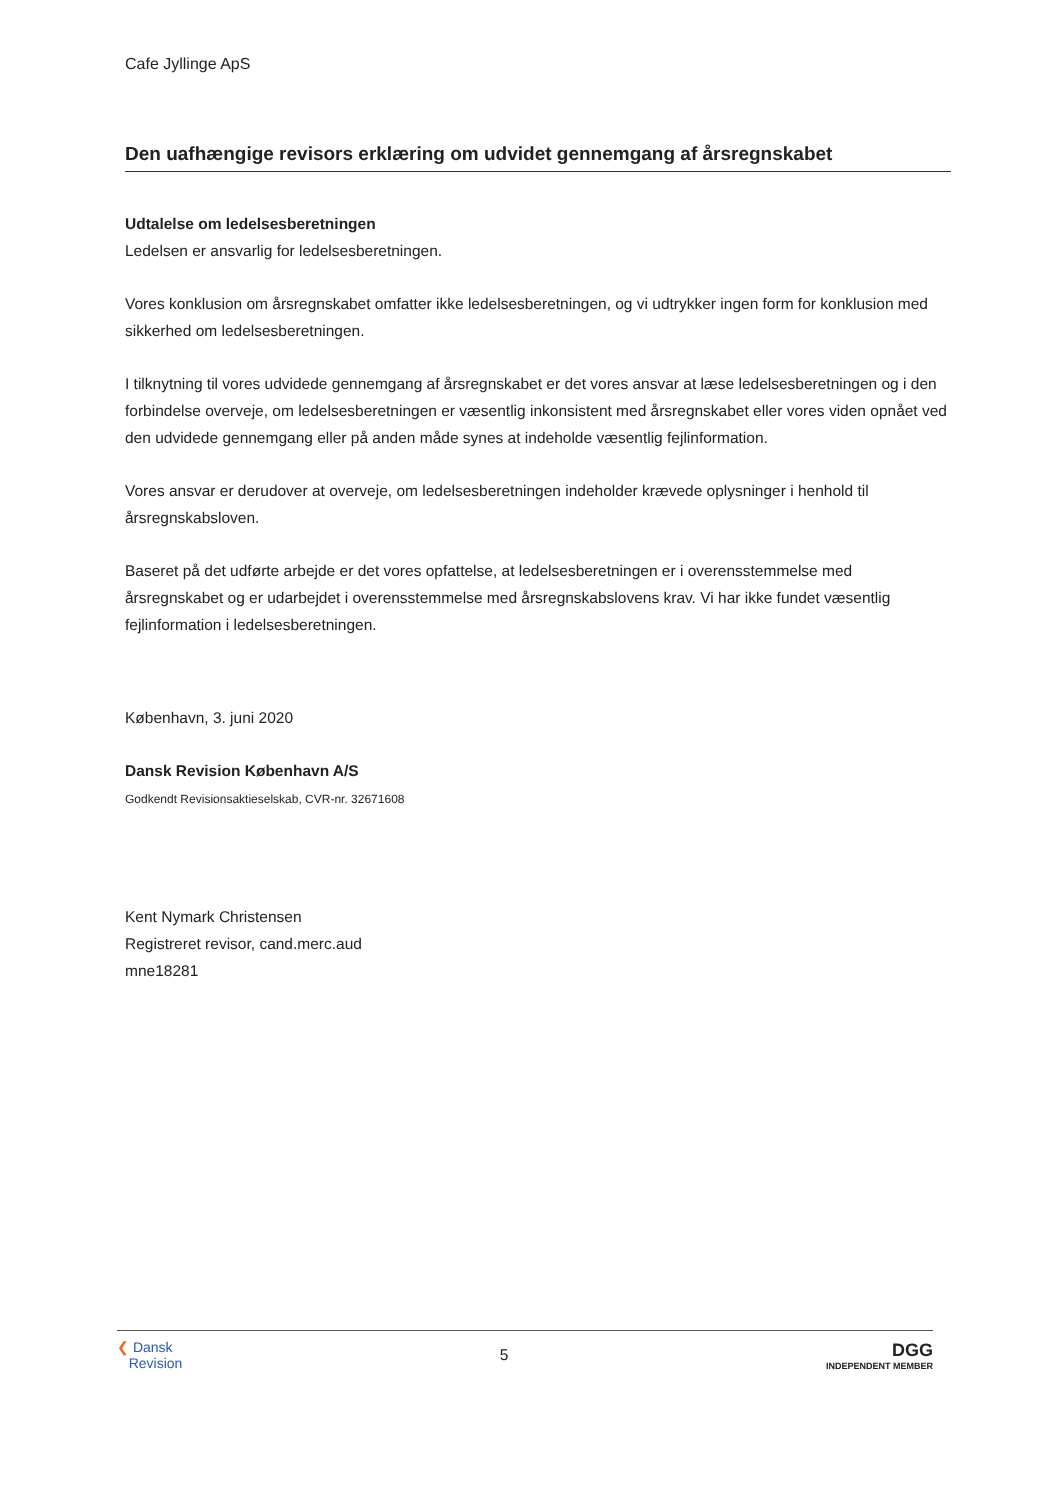Cafe Jyllinge ApS
Den uafhængige revisors erklæring om udvidet gennemgang af årsregnskabet
Udtalelse om ledelsesberetningen
Ledelsen er ansvarlig for ledelsesberetningen.
Vores konklusion om årsregnskabet omfatter ikke ledelsesberetningen, og vi udtrykker ingen form for konklusion med sikkerhed om ledelsesberetningen.
I tilknytning til vores udvidede gennemgang af årsregnskabet er det vores ansvar at læse ledelsesberetningen og i den forbindelse overveje, om ledelsesberetningen er væsentlig inkonsistent med årsregnskabet eller vores viden opnået ved den udvidede gennemgang eller på anden måde synes at indeholde væsentlig fejlinformation.
Vores ansvar er derudover at overveje, om ledelsesberetningen indeholder krævede oplysninger i henhold til årsregnskabsloven.
Baseret på det udførte arbejde er det vores opfattelse, at ledelsesberetningen er i overensstemmelse med årsregnskabet og er udarbejdet i overensstemmelse med årsregnskabslovens krav. Vi har ikke fundet væsentlig fejlinformation i ledelsesberetningen.
København, 3. juni 2020
Dansk Revision København A/S
Godkendt Revisionsaktieselskab, CVR-nr. 32671608
Kent Nymark Christensen
Registreret revisor, cand.merc.aud
mne18281
❮ Dansk
Revision
5
DGG
INDEPENDENT MEMBER